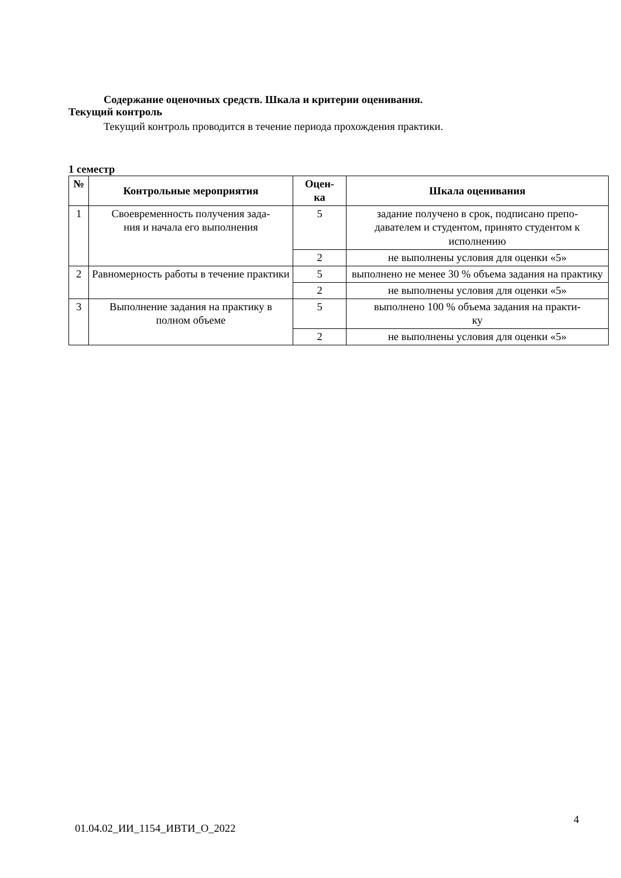Содержание оценочных средств. Шкала и критерии оценивания.
Текущий контроль
Текущий контроль проводится в течение периода прохождения практики.
1 семестр
| № | Контрольные мероприятия | Оцен- ка | Шкала оценивания |
| --- | --- | --- | --- |
| 1 | Своевременность получения зада- ния и начала его выполнения | 5 | задание получено в срок, подписано препо- давателем и студентом, принято студентом к исполнению |
| | | 2 | не выполнены условия для оценки «5» |
| 2 | Равномерность работы в течение практики | 5 | выполнено не менее 30 % объема задания на практику |
| | | 2 | не выполнены условия для оценки «5» |
| 3 | Выполнение задания на практику в полном объеме | 5 | выполнено 100 % объема задания на практи- ку |
| | | 2 | не выполнены условия для оценки «5» |
4
01.04.02_ИИ_1154_ИВТИ_О_2022